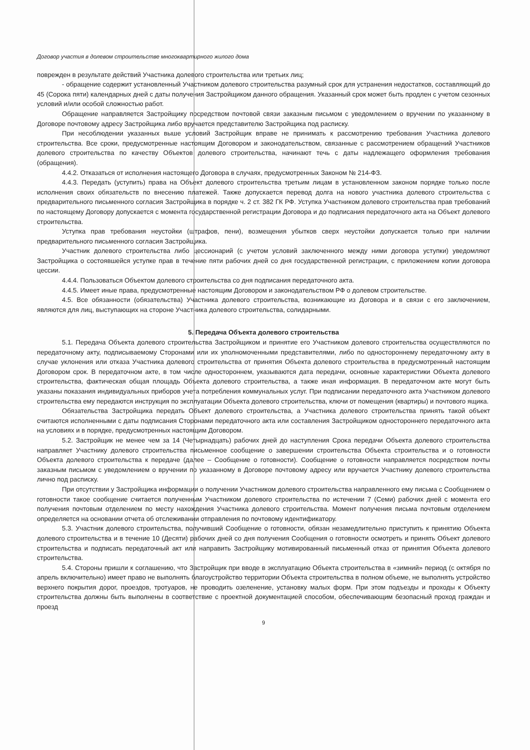Договор участия в долевом строительстве многоквартирного жилого дома
поврежден в результате действий Участника долевого строительства или третьих лиц;
- обращение содержит установленный Участником долевого строительства разумный срок для устранения недостатков, составляющий до 45 (Сорока пяти) календарных дней с даты получения Застройщиком данного обращения. Указанный срок может быть продлен с учетом сезонных условий и/или особой сложностью работ.
Обращение направляется Застройщику посредством почтовой связи заказным письмом с уведомлением о вручении по указанному в Договоре почтовому адресу Застройщика либо вручается представителю Застройщика под расписку.
При несоблюдении указанных выше условий Застройщик вправе не принимать к рассмотрению требования Участника долевого строительства. Все сроки, предусмотренные настоящим Договором и законодательством, связанные с рассмотрением обращений Участников долевого строительства по качеству Объектов долевого строительства, начинают течь с даты надлежащего оформления требования (обращения).
4.4.2. Отказаться от исполнения настоящего Договора в случаях, предусмотренных Законом № 214-ФЗ.
4.4.3. Передать (уступить) права на Объект долевого строительства третьим лицам в установленном законом порядке только после исполнения своих обязательств по внесению платежей. Также допускается перевод долга на нового участника долевого строительства с предварительного письменного согласия Застройщика в порядке ч. 2 ст. 382 ГК РФ. Уступка Участником долевого строительства прав требований по настоящему Договору допускается с момента государственной регистрации Договора и до подписания передаточного акта на Объект долевого строительства.
Уступка прав требования неустойки (штрафов, пени), возмещения убытков сверх неустойки допускается только при наличии предварительного письменного согласия Застройщика.
Участник долевого строительства либо цессионарий (с учетом условий заключенного между ними договора уступки) уведомляют Застройщика о состоявшейся уступке прав в течение пяти рабочих дней со дня государственной регистрации, с приложением копии договора цессии.
4.4.4. Пользоваться Объектом долевого строительства со дня подписания передаточного акта.
4.4.5. Имеет иные права, предусмотренные настоящим Договором и законодательством РФ о долевом строительстве.
4.5. Все обязанности (обязательства) Участника долевого строительства, возникающие из Договора и в связи с его заключением, являются для лиц, выступающих на стороне Участника долевого строительства, солидарными.
5. Передача Объекта долевого строительства
5.1. Передача Объекта долевого строительства Застройщиком и принятие его Участником долевого строительства осуществляются по передаточному акту, подписываемому Сторонами или их уполномоченными представителями, либо по одностороннему передаточному акту в случае уклонения или отказа Участника долевого строительства от принятия Объекта долевого строительства в предусмотренный настоящим Договором срок. В передаточном акте, в том числе одностороннем, указываются дата передачи, основные характеристики Объекта долевого строительства, фактическая общая площадь Объекта долевого строительства, а также иная информация. В передаточном акте могут быть указаны показания индивидуальных приборов учета потребления коммунальных услуг. При подписании передаточного акта Участником долевого строительства ему передаются инструкция по эксплуатации Объекта долевого строительства, ключи от помещения (квартиры) и почтового ящика.
Обязательства Застройщика передать Объект долевого строительства, а Участника долевого строительства принять такой объект считаются исполненными с даты подписания Сторонами передаточного акта или составления Застройщиком одностороннего передаточного акта на условиях и в порядке, предусмотренных настоящим Договором.
5.2. Застройщик не менее чем за 14 (Четырнадцать) рабочих дней до наступления Срока передачи Объекта долевого строительства направляет Участнику долевого строительства письменное сообщение о завершении строительства Объекта строительства и о готовности Объекта долевого строительства к передаче (далее – Сообщение о готовности). Сообщение о готовности направляется посредством почты заказным письмом с уведомлением о вручении по указанному в Договоре почтовому адресу или вручается Участнику долевого строительства лично под расписку.
При отсутствии у Застройщика информации о получении Участником долевого строительства направленного ему письма с Сообщением о готовности такое сообщение считается полученным Участником долевого строительства по истечении 7 (Семи) рабочих дней с момента его получения почтовым отделением по месту нахождения Участника долевого строительства. Момент получения письма почтовым отделением определяется на основании отчета об отслеживании отправления по почтовому идентификатору.
5.3. Участник долевого строительства, получивший Сообщение о готовности, обязан незамедлительно приступить к принятию Объекта долевого строительства и в течение 10 (Десяти) рабочих дней со дня получения Сообщения о готовности осмотреть и принять Объект долевого строительства и подписать передаточный акт или направить Застройщику мотивированный письменный отказ от принятия Объекта долевого строительства.
5.4. Стороны пришли к соглашению, что Застройщик при вводе в эксплуатацию Объекта строительства в «зимний» период (с октября по апрель включительно) имеет право не выполнять благоустройство территории Объекта строительства в полном объеме, не выполнять устройство верхнего покрытия дорог, проездов, тротуаров, не проводить озеленение, установку малых форм. При этом подъезды и проходы к Объекту строительства должны быть выполнены в соответствие с проектной документацией способом, обеспечивающим безопасный проход граждан и проезд
9